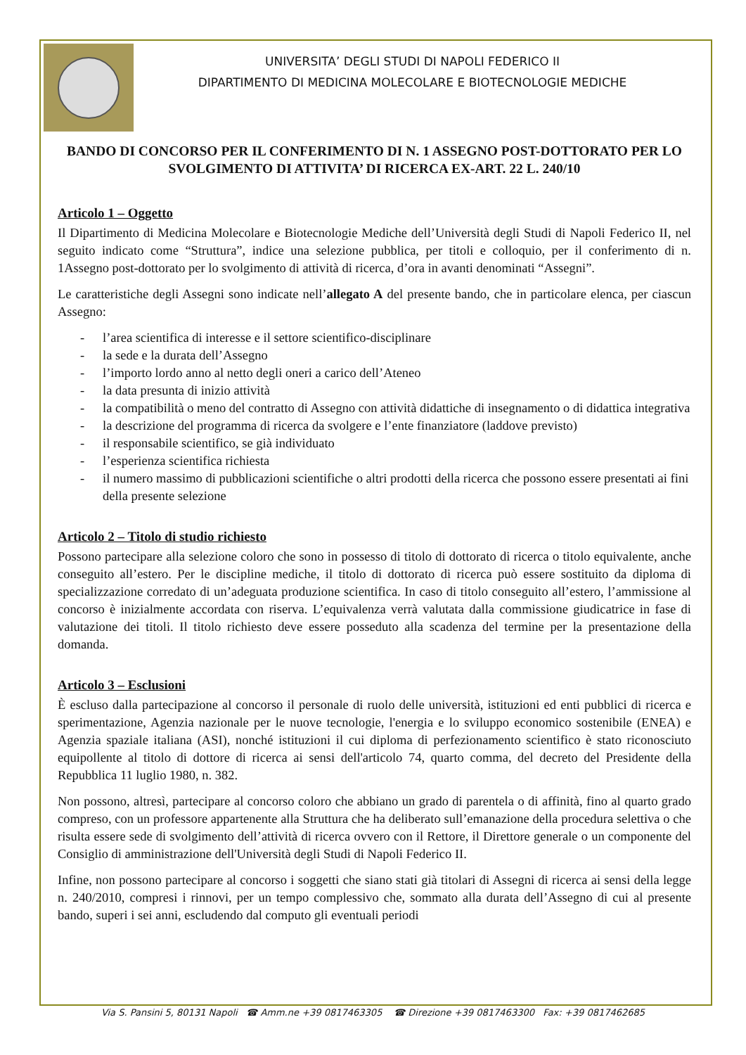UNIVERSITA’ DEGLI STUDI DI NAPOLI FEDERICO II
DIPARTIMENTO DI MEDICINA MOLECOLARE E BIOTECNOLOGIE MEDICHE
BANDO DI CONCORSO PER IL CONFERIMENTO DI N. 1 ASSEGNO POST-DOTTORATO PER LO SVOLGIMENTO DI ATTIVITA’ DI RICERCA EX-ART. 22 L. 240/10
Articolo 1 – Oggetto
Il Dipartimento di Medicina Molecolare e Biotecnologie Mediche dell’Università degli Studi di Napoli Federico II, nel seguito indicato come “Struttura”, indice una selezione pubblica, per titoli e colloquio, per il conferimento di n. 1Assegno post-dottorato per lo svolgimento di attività di ricerca, d’ora in avanti denominati “Assegni”.
Le caratteristiche degli Assegni sono indicate nell’allegato A del presente bando, che in particolare elenca, per ciascun Assegno:
- l’area scientifica di interesse e il settore scientifico-disciplinare
- la sede e la durata dell’Assegno
- l’importo lordo anno al netto degli oneri a carico dell’Ateneo
- la data presunta di inizio attività
- la compatibilità o meno del contratto di Assegno con attività didattiche di insegnamento o di didattica integrativa
- la descrizione del programma di ricerca da svolgere e l’ente finanziatore (laddove previsto)
- il responsabile scientifico, se già individuato
- l’esperienza scientifica richiesta
- il numero massimo di pubblicazioni scientifiche o altri prodotti della ricerca che possono essere presentati ai fini della presente selezione
Articolo 2 – Titolo di studio richiesto
Possono partecipare alla selezione coloro che sono in possesso di titolo di dottorato di ricerca o titolo equivalente, anche conseguito all’estero. Per le discipline mediche, il titolo di dottorato di ricerca può essere sostituito da diploma di specializzazione corredato di un’adeguata produzione scientifica. In caso di titolo conseguito all’estero, l’ammissione al concorso è inizialmente accordata con riserva. L’equivalenza verrà valutata dalla commissione giudicatrice in fase di valutazione dei titoli. Il titolo richiesto deve essere posseduto alla scadenza del termine per la presentazione della domanda.
Articolo 3 – Esclusioni
È escluso dalla partecipazione al concorso il personale di ruolo delle università, istituzioni ed enti pubblici di ricerca e sperimentazione, Agenzia nazionale per le nuove tecnologie, l'energia e lo sviluppo economico sostenibile (ENEA) e Agenzia spaziale italiana (ASI), nonché istituzioni il cui diploma di perfezionamento scientifico è stato riconosciuto equipollente al titolo di dottore di ricerca ai sensi dell'articolo 74, quarto comma, del decreto del Presidente della Repubblica 11 luglio 1980, n. 382.
Non possono, altresì, partecipare al concorso coloro che abbiano un grado di parentela o di affinità, fino al quarto grado compreso, con un professore appartenente alla Struttura che ha deliberato sull’emanazione della procedura selettiva o che risulta essere sede di svolgimento dell’attività di ricerca ovvero con il Rettore, il Direttore generale o un componente del Consiglio di amministrazione dell'Università degli Studi di Napoli Federico II.
Infine, non possono partecipare al concorso i soggetti che siano stati già titolari di Assegni di ricerca ai sensi della legge n. 240/2010, compresi i rinnovi, per un tempo complessivo che, sommato alla durata dell’Assegno di cui al presente bando, superi i sei anni, escludendo dal computo gli eventuali periodi
Via S. Pansini 5, 80131 Napoli ☎ Amm.ne +39 0817463305 ☎ Direzione +39 0817463300 Fax: +39 0817462685